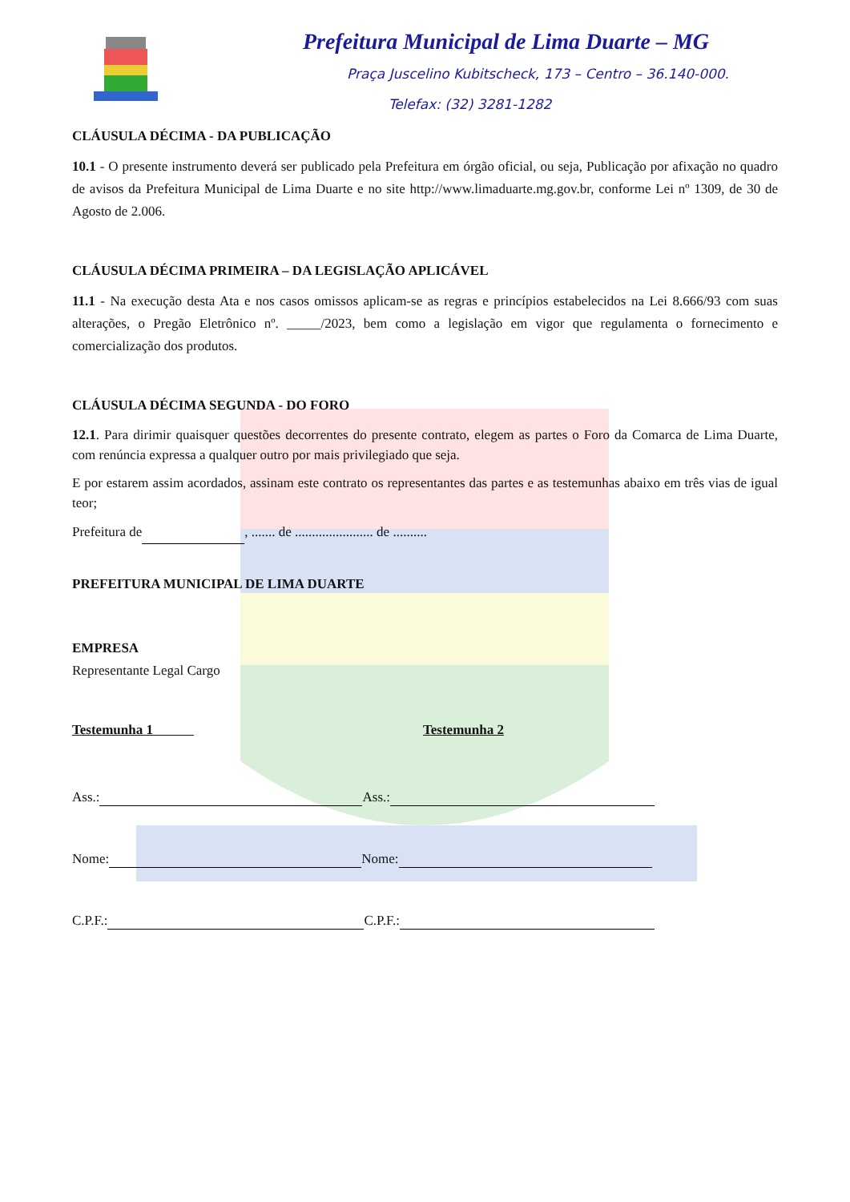Prefeitura Municipal de Lima Duarte – MG
Praça Juscelino Kubitscheck, 173 – Centro – 36.140-000.
Telefax: (32) 3281-1282
CLÁUSULA DÉCIMA - DA PUBLICAÇÃO
10.1 - O presente instrumento deverá ser publicado pela Prefeitura em órgão oficial, ou seja, Publicação por afixação no quadro de avisos da Prefeitura Municipal de Lima Duarte e no site http://www.limaduarte.mg.gov.br, conforme Lei nº 1309, de 30 de Agosto de 2.006.
CLÁUSULA DÉCIMA PRIMEIRA – DA LEGISLAÇÃO APLICÁVEL
11.1 - Na execução desta Ata e nos casos omissos aplicam-se as regras e princípios estabelecidos na Lei 8.666/93 com suas alterações, o Pregão Eletrônico nº. _____/2023, bem como a legislação em vigor que regulamenta o fornecimento e comercialização dos produtos.
CLÁUSULA DÉCIMA SEGUNDA - DO FORO
12.1. Para dirimir quaisquer questões decorrentes do presente contrato, elegem as partes o Foro da Comarca de Lima Duarte, com renúncia expressa a qualquer outro por mais privilegiado que seja.
E por estarem assim acordados, assinam este contrato os representantes das partes e as testemunhas abaixo em três vias de igual teor;
Prefeitura de , ....... de ....................... de ..........
PREFEITURA MUNICIPAL DE LIMA DUARTE
EMPRESA
Representante Legal Cargo
Testemunha 1 Testemunha 2
Ass.: Ass.:
Nome: Nome:
C.P.F.: C.P.F.: